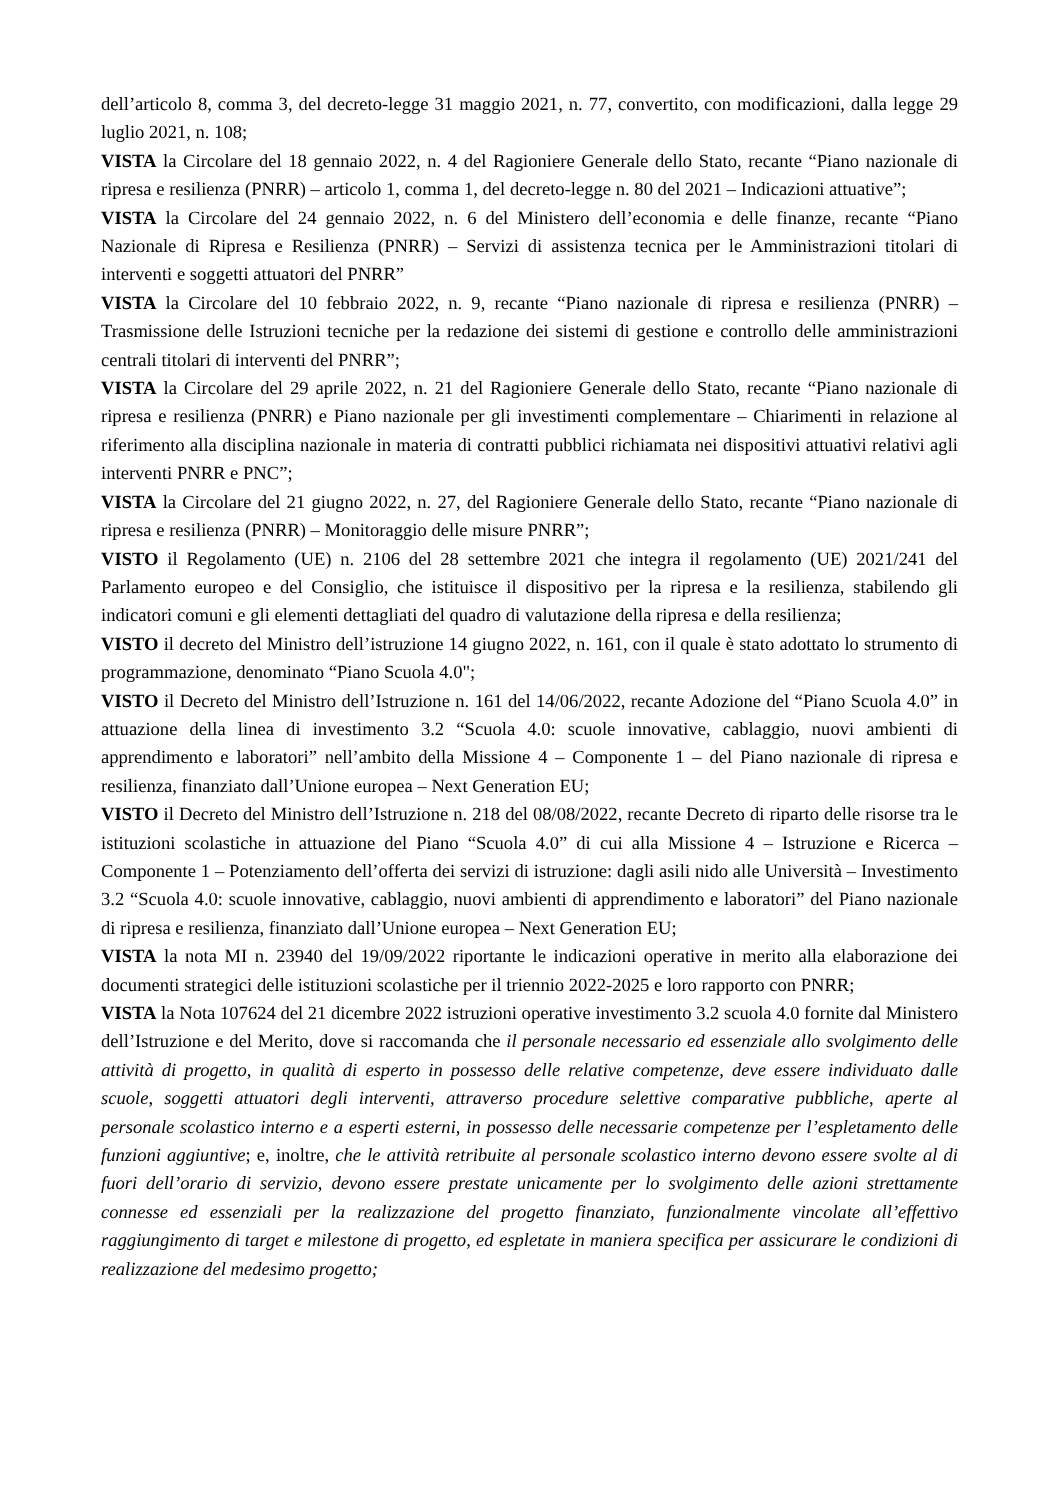dell’articolo 8, comma 3, del decreto-legge 31 maggio 2021, n. 77, convertito, con modificazioni, dalla legge 29 luglio 2021, n. 108;
VISTA la Circolare del 18 gennaio 2022, n. 4 del Ragioniere Generale dello Stato, recante “Piano nazionale di ripresa e resilienza (PNRR) – articolo 1, comma 1, del decreto-legge n. 80 del 2021 – Indicazioni attuative”;
VISTA la Circolare del 24 gennaio 2022, n. 6 del Ministero dell’economia e delle finanze, recante “Piano Nazionale di Ripresa e Resilienza (PNRR) – Servizi di assistenza tecnica per le Amministrazioni titolari di interventi e soggetti attuatori del PNRR”
VISTA la Circolare del 10 febbraio 2022, n. 9, recante “Piano nazionale di ripresa e resilienza (PNRR) – Trasmissione delle Istruzioni tecniche per la redazione dei sistemi di gestione e controllo delle amministrazioni centrali titolari di interventi del PNRR”;
VISTA la Circolare del 29 aprile 2022, n. 21 del Ragioniere Generale dello Stato, recante “Piano nazionale di ripresa e resilienza (PNRR) e Piano nazionale per gli investimenti complementare – Chiarimenti in relazione al riferimento alla disciplina nazionale in materia di contratti pubblici richiamata nei dispositivi attuativi relativi agli interventi PNRR e PNC”;
VISTA la Circolare del 21 giugno 2022, n. 27, del Ragioniere Generale dello Stato, recante “Piano nazionale di ripresa e resilienza (PNRR) – Monitoraggio delle misure PNRR”;
VISTO il Regolamento (UE) n. 2106 del 28 settembre 2021 che integra il regolamento (UE) 2021/241 del Parlamento europeo e del Consiglio, che istituisce il dispositivo per la ripresa e la resilienza, stabilendo gli indicatori comuni e gli elementi dettagliati del quadro di valutazione della ripresa e della resilienza;
VISTO il decreto del Ministro dell’istruzione 14 giugno 2022, n. 161, con il quale è stato adottato lo strumento di programmazione, denominato “Piano Scuola 4.0";
VISTO il Decreto del Ministro dell’Istruzione n. 161 del 14/06/2022, recante Adozione del “Piano Scuola 4.0” in attuazione della linea di investimento 3.2 “Scuola 4.0: scuole innovative, cablaggio, nuovi ambienti di apprendimento e laboratori” nell’ambito della Missione 4 – Componente 1 – del Piano nazionale di ripresa e resilienza, finanziato dall’Unione europea – Next Generation EU;
VISTO il Decreto del Ministro dell’Istruzione n. 218 del 08/08/2022, recante Decreto di riparto delle risorse tra le istituzioni scolastiche in attuazione del Piano “Scuola 4.0” di cui alla Missione 4 – Istruzione e Ricerca – Componente 1 – Potenziamento dell’offerta dei servizi di istruzione: dagli asili nido alle Università – Investimento 3.2 “Scuola 4.0: scuole innovative, cablaggio, nuovi ambienti di apprendimento e laboratori” del Piano nazionale di ripresa e resilienza, finanziato dall’Unione europea – Next Generation EU;
VISTA la nota MI n. 23940 del 19/09/2022 riportante le indicazioni operative in merito alla elaborazione dei documenti strategici delle istituzioni scolastiche per il triennio 2022-2025 e loro rapporto con PNRR;
VISTA la Nota 107624 del 21 dicembre 2022 istruzioni operative investimento 3.2 scuola 4.0 fornite dal Ministero dell’Istruzione e del Merito, dove si raccomanda che il personale necessario ed essenziale allo svolgimento delle attività di progetto, in qualità di esperto in possesso delle relative competenze, deve essere individuato dalle scuole, soggetti attuatori degli interventi, attraverso procedure selettive comparative pubbliche, aperte al personale scolastico interno e a esperti esterni, in possesso delle necessarie competenze per l’espletamento delle funzioni aggiuntive; e, inoltre, che le attività retribuite al personale scolastico interno devono essere svolte al di fuori dell’orario di servizio, devono essere prestate unicamente per lo svolgimento delle azioni strettamente connesse ed essenziali per la realizzazione del progetto finanziato, funzionalmente vincolate all’effettivo raggiungimento di target e milestone di progetto, ed espletate in maniera specifica per assicurare le condizioni di realizzazione del medesimo progetto;